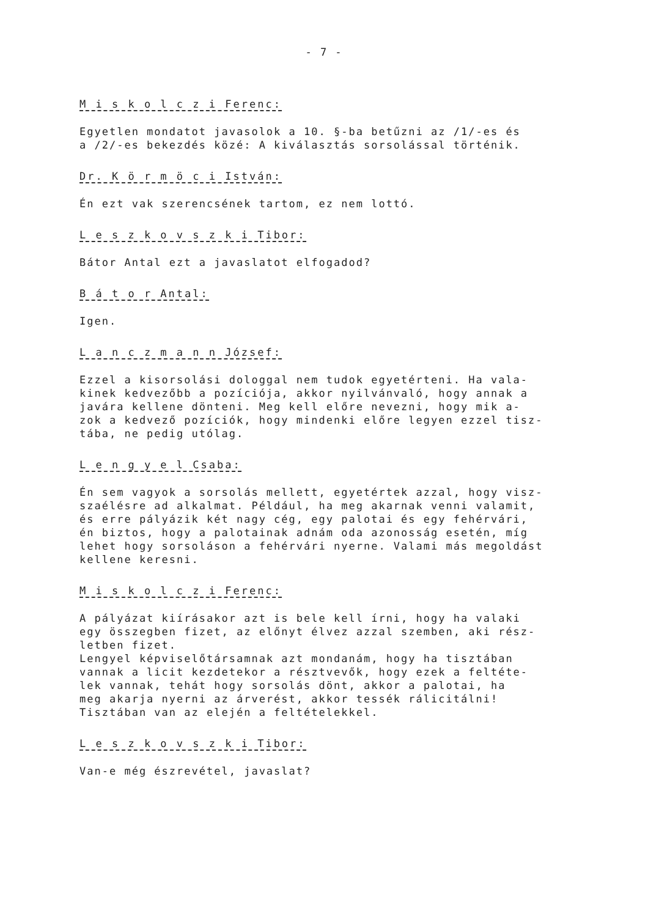- 7 -
M i s k o l c z i Ferenc:
Egyetlen mondatot javasolok a 10. §-ba betűzni az /1/-es és a /2/-es bekezdés közé: A kiválasztás sorsolással történik.
Dr. K ö r m ö c i István:
Én ezt vak szerencsének tartom, ez nem lottó.
L e s z k o v s z k i Tibor:
Bátor Antal ezt a javaslatot elfogadod?
B á t o r Antal:
Igen.
L a n c z m a n n József:
Ezzel a kisorsolási dologgal nem tudok egyetérteni. Ha vala- kinek kedvezőbb a pozíciója, akkor nyilvánvaló, hogy annak a javára kellene dönteni. Meg kell előre nevezni, hogy mik a- zok a kedvező pozíciók, hogy mindenki előre legyen ezzel tisz- tába, ne pedig utólag.
L e n g y e l Csaba:
Én sem vagyok a sorsolás mellett, egyetértek azzal, hogy visz- szaélésre ad alkalmat. Például, ha meg akarnak venni valamit, és erre pályázik két nagy cég, egy palotai és egy fehérvári, én biztos, hogy a palotainak adnám oda azonosság esetén, míg lehet hogy sorsoláson a fehérvári nyerne. Valami más megoldást kellene keresni.
M i s k o l c z i Ferenc:
A pályázat kiírásakor azt is bele kell írni, hogy ha valaki egy összegben fizet, az előnyt élvez azzal szemben, aki rész- letben fizet. Lengyel képviselőtársamnak azt mondanám, hogy ha tisztában vannak a licit kezdetekor a résztvevők, hogy ezek a feltéte- lek vannak, tehát hogy sorsolás dönt, akkor a palotai, ha meg akarja nyerni az árverést, akkor tessék rálicitálni! Tisztában van az elején a feltételekkel.
L e s z k o v s z k i Tibor:
Van-e még észrevétel, javaslat?